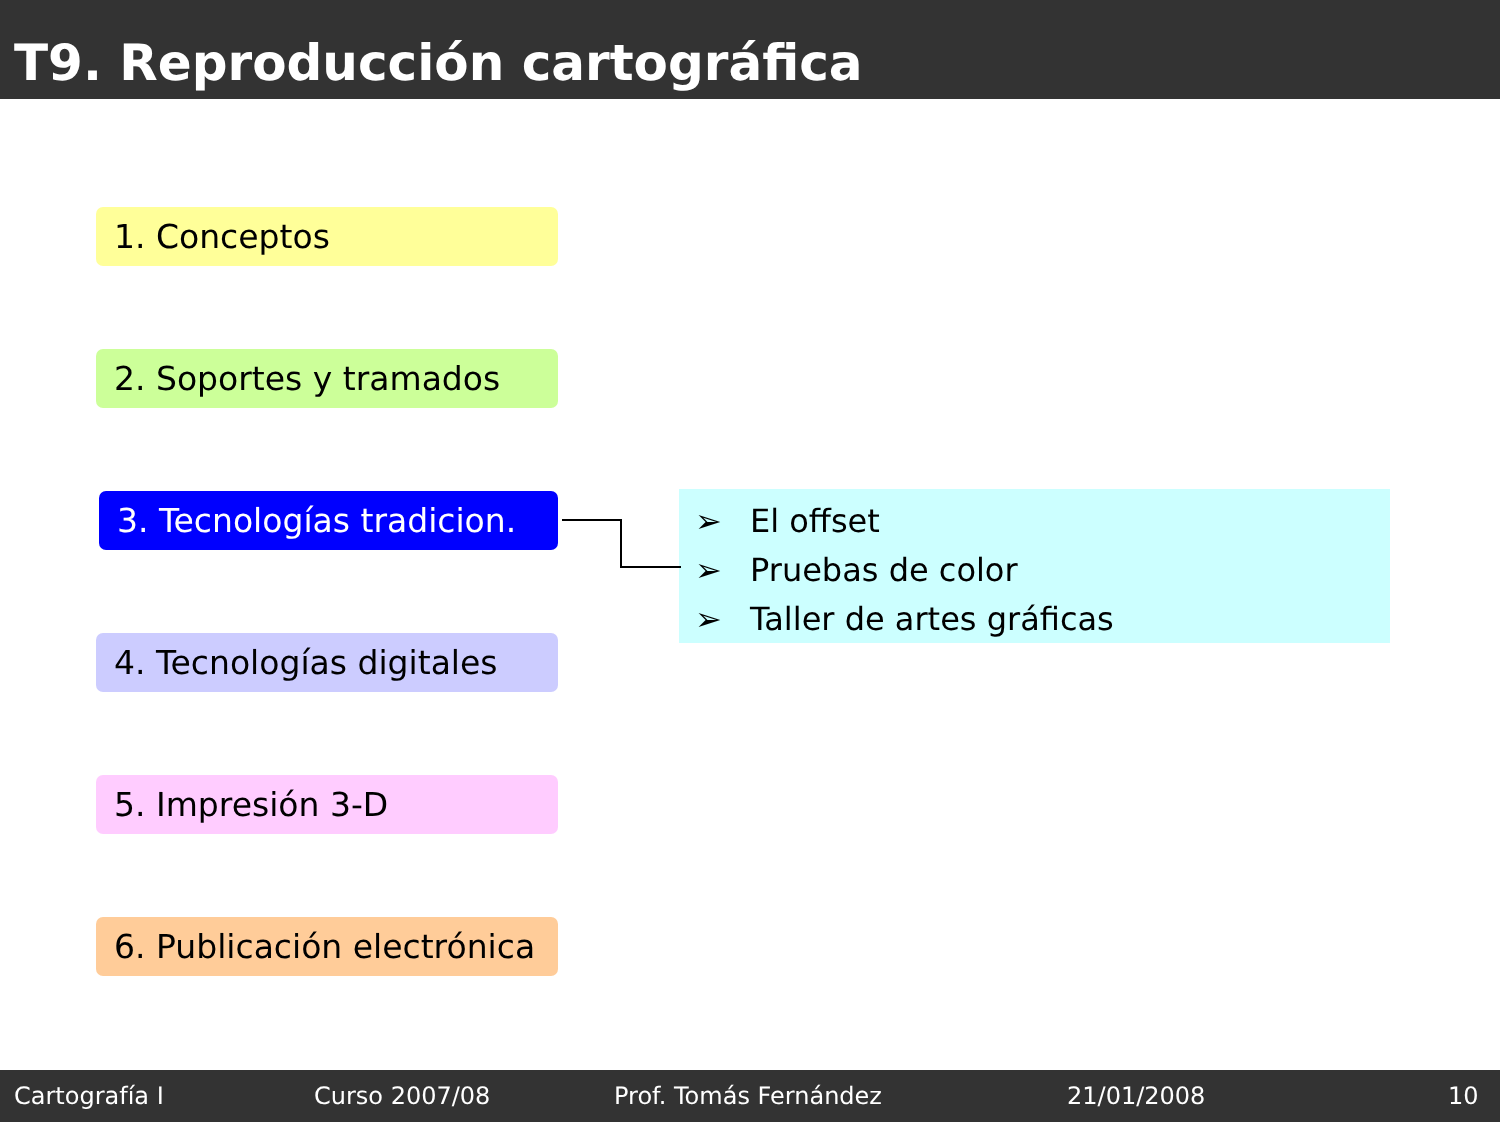T9. Reproducción cartográfica
1. Conceptos
2. Soportes y tramados
3. Tecnologías tradicion.
4. Tecnologías digitales
5. Impresión 3-D
6. Publicación electrónica
➢ El offset
➢ Pruebas de color
➢ Taller de artes gráficas
Cartografía I Curso 2007/08 Prof. Tomás Fernández 21/01/2008 10